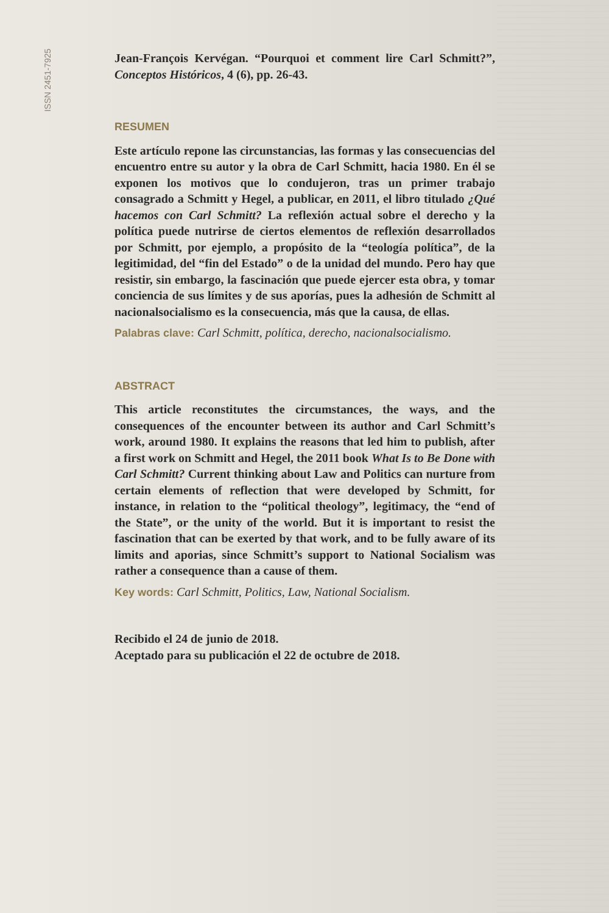ISSN 2451-7925
Jean-François Kervégan. “Pourquoi et comment lire Carl Schmitt?”, Conceptos Históricos, 4 (6), pp. 26-43.
RESUMEN
Este artículo repone las circunstancias, las formas y las consecuencias del encuentro entre su autor y la obra de Carl Schmitt, hacia 1980. En él se exponen los motivos que lo condujeron, tras un primer trabajo consagrado a Schmitt y Hegel, a publicar, en 2011, el libro titulado ¿Qué hacemos con Carl Schmitt? La reflexión actual sobre el derecho y la política puede nutrirse de ciertos elementos de reflexión desarrollados por Schmitt, por ejemplo, a propósito de la “teología política”, de la legitimidad, del “fin del Estado” o de la unidad del mundo. Pero hay que resistir, sin embargo, la fascinación que puede ejercer esta obra, y tomar conciencia de sus límites y de sus aporías, pues la adhesión de Schmitt al nacionalsocialismo es la consecuencia, más que la causa, de ellas.
Palabras clave: Carl Schmitt, política, derecho, nacionalsocialismo.
ABSTRACT
This article reconstitutes the circumstances, the ways, and the consequences of the encounter between its author and Carl Schmitt’s work, around 1980. It explains the reasons that led him to publish, after a first work on Schmitt and Hegel, the 2011 book What Is to Be Done with Carl Schmitt? Current thinking about Law and Politics can nurture from certain elements of reflection that were developed by Schmitt, for instance, in relation to the “political theology”, legitimacy, the “end of the State”, or the unity of the world. But it is important to resist the fascination that can be exerted by that work, and to be fully aware of its limits and aporias, since Schmitt’s support to National Socialism was rather a consequence than a cause of them.
Key words: Carl Schmitt, Politics, Law, National Socialism.
Recibido el 24 de junio de 2018.
Aceptado para su publicación el 22 de octubre de 2018.